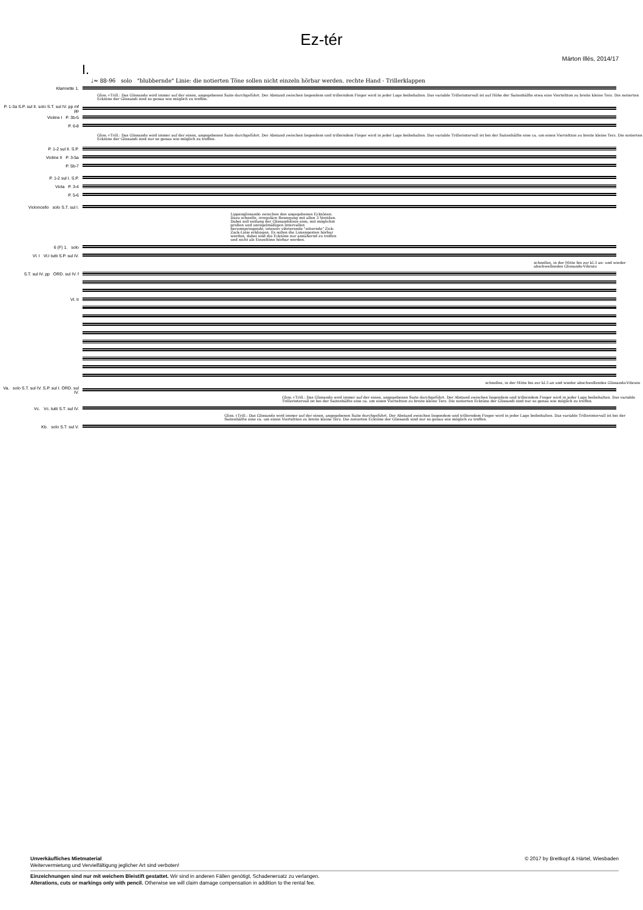Ez-tér
Márton Illés, 2014/17
I.
♩≈ 88-96 solo "blubbernde" Linie: die notierten Töne sollen nicht einzeln hörbar werden. rechte Hand - Trillerklappen
Klarinette 1.
Gliss.+Trill.: Das Glissando wird immer auf der einen, angegebenen Saite durchgeführt. Der Abstand zwischen liegendem und trillerndem Finger wird in jeder Lage beibehalten. Das variable Trillerintervall ist auf Höhe der Saitenhälfte etwa eine Vierteltton zu breite kleine Terz. Die notierten Ecktöne der Glissandi sind so genau wie möglich zu treffen.
P. 1-3a S.P. sul II. solo S.T. sul IV. pp mf pp
Violine I P. 3b-5
P. 6-8
Gliss.+Trill.: Das Glissando wird immer auf der einen, angegebenen Saite durchgeführt. Der Abstand zwischen liegendem und trillerndem Finger wird in jeder Lage beibehalten. Das variable Trillerintervall ist bei der Saitenhälfte eine ca. um einen Vierteltton zu breite kleine Terz. Die notierten Ecktöne der Glissandi sind nur so genau wie möglich zu treffen.
P. 1-2 sul II. S.P.
Violine II P. 3-5a
P. 5b-7
P. 1-2 sul I. S.P.
Viola P. 3-4
P. 5-6
Violoncello solo S.T. sul I.
Lippenglissando zwischen den angegebenen Ecktönen. Dazu schnelle, irreguläre Bewegung mit allen 3 Ventilen. Dabei soll entlang der Glissandolinie eine, mit möglichst großen und unregelmäßigen Intervallen herumspringende, intensiv vibrierende "zitternde" Zick-Zack-Linie erklingen. Es sollen die Liniengesten hörbar werden, dabei sind die Ecktöne nur annähernd zu treffen und nicht als Einzeltöne hörbar werden.
6 (F) 1. solo
Vl. I Vl.I tutti S.P. sul IV.
schnelles, in der Mitte bis zur kl.3 an- und wieder abschwellendes Glissando-Vibrato
S.T. sul IV. pp ORD. sul IV. f
Vl. II
schnelles, in der Mitte bis zur kl.3 an und wieder abschwellendes Glissando-Vibrato
Va. solo S.T. sul IV. S.P. sul I. ORD. sul IV.
Gliss.+Trill.: Das Glissando wird immer auf der einen, angegebenen Saite durchgeführt. Der Abstand zwischen liegendem und trillerndem Finger wird in jeder Lage beibehalten. Das variable Trillerintervall ist bei der Saitenhälfte eine ca. um einen Vierteltton zu breite kleine Terz. Die notierten Ecktöne der Glissandi sind nur so genau wie möglich zu treffen.
Vc. Vc. tutti S.T. sul IV.
Gliss.+Trill.: Das Glissando wird immer auf der einen, angegebenen Saite durchgeführt. Der Abstand zwischen liegendem und trillerndem Finger wird in jeder Lage beibehalten. Das variable Trillerintervall ist bei der Saitenhälfte eine ca. um einen Vierteltton zu breite kleine Terz. Die notierten Ecktöne der Glissandi sind nur so genau wie möglich zu treffen.
Kb. solo S.T. sul V.
Unverkäufliches Mietmaterial © 2017 by Breitkopf & Härtel, Wiesbaden
Weitervermietung und Vervielfältigung jeglicher Art sind verboten!
Einzeichnungen sind nur mit weichem Bleistift gestattet. Wir sind in anderen Fällen genötigt, Schadenersatz zu verlangen.
Alterations, cuts or markings only with pencil. Otherwise we will claim damage compensation in addition to the rental fee.